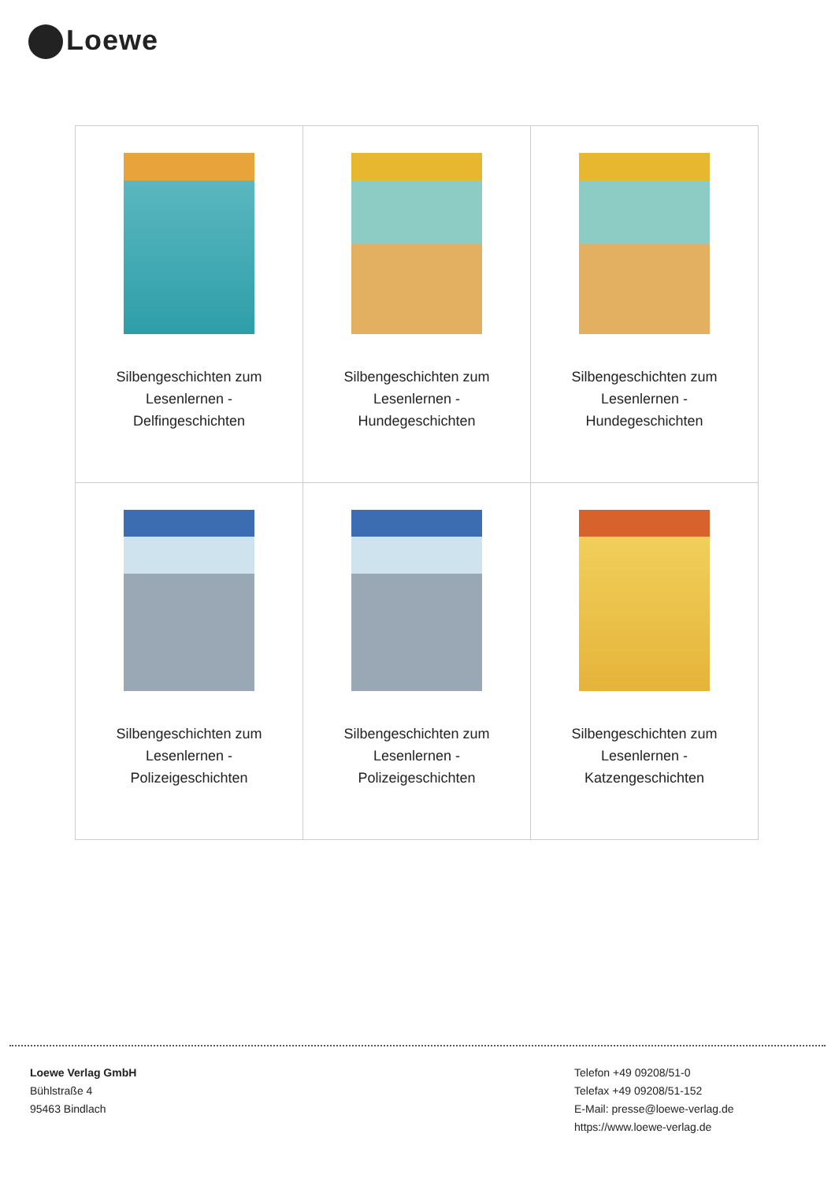Loewe
| Silbengeschichten zum Lesenlernen - Delfingeschichten | Silbengeschichten zum Lesenlernen - Hundegeschichten | Silbengeschichten zum Lesenlernen - Hundegeschichten |
| Silbengeschichten zum Lesenlernen - Polizeigeschichten | Silbengeschichten zum Lesenlernen - Polizeigeschichten | Silbengeschichten zum Lesenlernen - Katzengeschichten |
Loewe Verlag GmbH
Bühlstraße 4
95463 Bindlach
Telefon +49 09208/51-0
Telefax +49 09208/51-152
E-Mail: presse@loewe-verlag.de
https://www.loewe-verlag.de